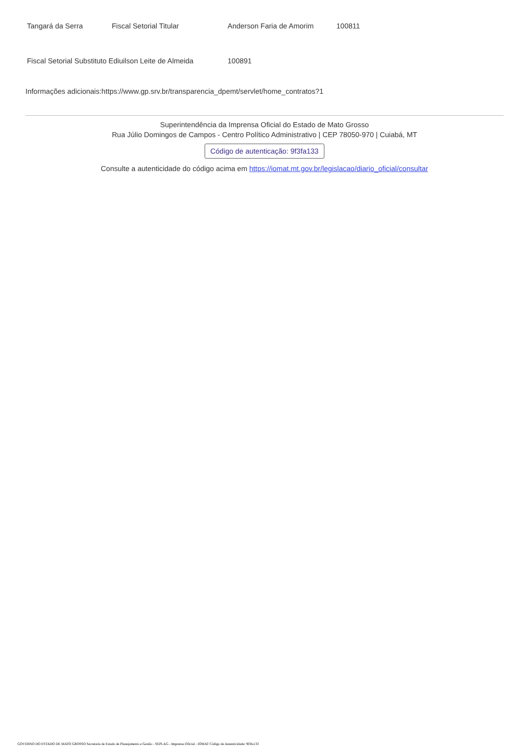| Tangará da Serra | Fiscal Setorial Titular | Anderson Faria de Amorim | 100811 |
| Fiscal Setorial Substituto Ediuilson Leite de Almeida | | 100891 | |
Informações adicionais:https://www.gp.srv.br/transparencia_dpemt/servlet/home_contratos?1
Superintendência da Imprensa Oficial do Estado de Mato Grosso
Rua Júlio Domingos de Campos - Centro Político Administrativo | CEP 78050-970 | Cuiabá, MT
Código de autenticação: 9f3fa133
Consulte a autenticidade do código acima em https://iomat.mt.gov.br/legislacao/diario_oficial/consultar
GOVERNO DO ESTADO DE MATO GROSSO Secretaria de Estado de Planejamento e Gestão - SEPLAG - Imprensa Oficial - IOMAT Código de Autenticidade: 9f3fa133